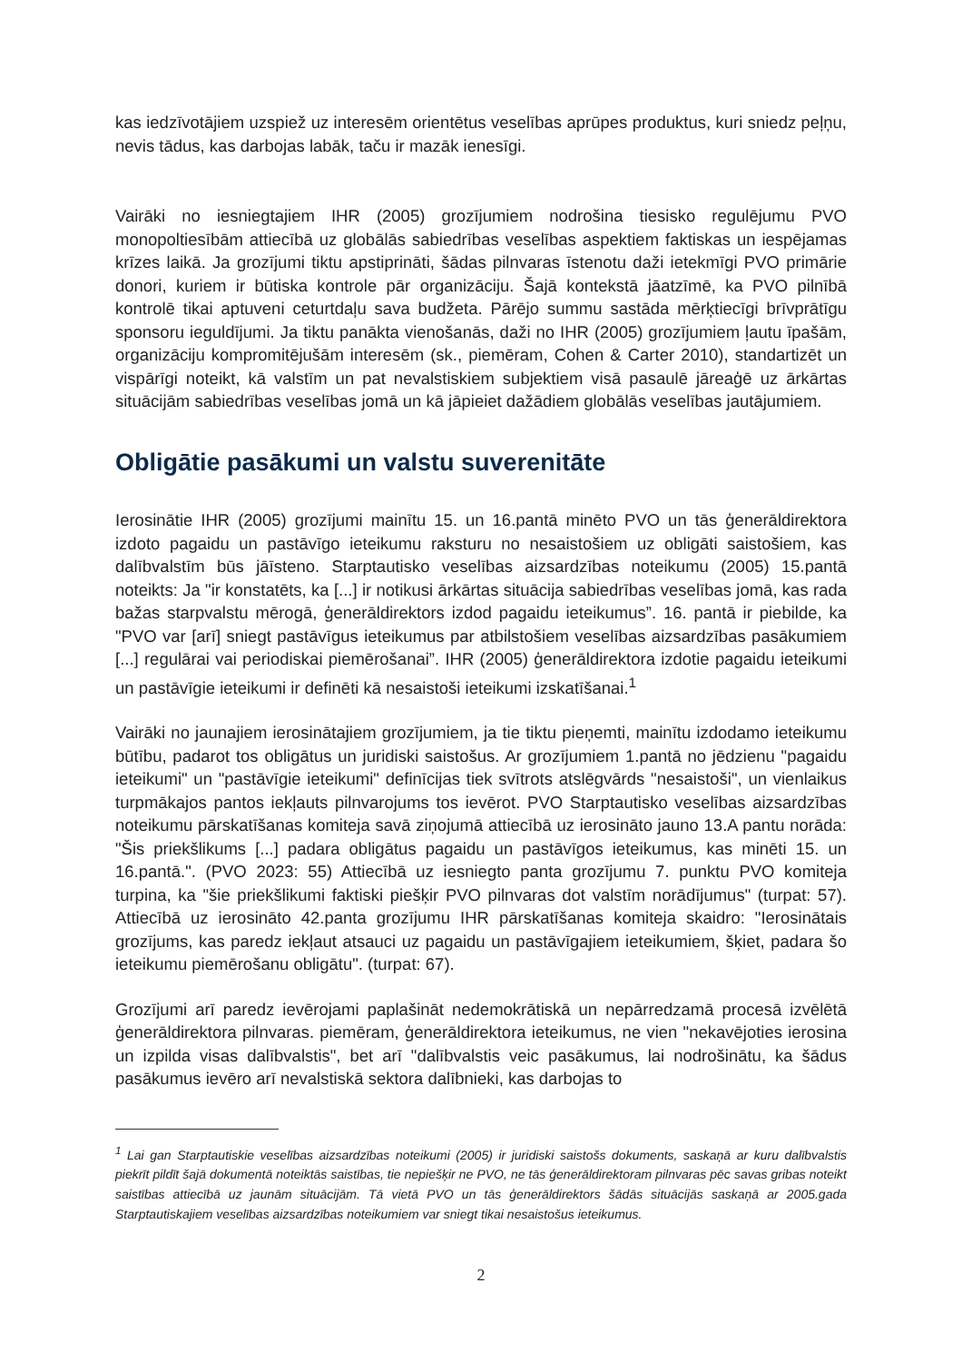kas iedzīvotājiem uzspiež uz interesēm orientētus veselības aprūpes produktus, kuri sniedz peļņu, nevis tādus, kas darbojas labāk, taču ir mazāk ienesīgi.
Vairāki no iesniegtajiem IHR (2005) grozījumiem nodrošina tiesisko regulējumu PVO monopoltiesībām attiecībā uz globālās sabiedrības veselības aspektiem faktiskas un iespējamas krīzes laikā. Ja grozījumi tiktu apstiprināti, šādas pilnvaras īstenotu daži ietekmīgi PVO primārie donori, kuriem ir būtiska kontrole pār organizāciju. Šajā kontekstā jāatzīmē, ka PVO pilnībā kontrolē tikai aptuveni ceturtdaļu sava budžeta. Pārējo summu sastāda mērķtiecīgi brīvprātīgu sponsoru ieguldījumi. Ja tiktu panākta vienošanās, daži no IHR (2005) grozījumiem ļautu īpašām, organizāciju kompromitējušām interesēm (sk., piemēram, Cohen & Carter 2010), standartizēt un vispārīgi noteikt, kā valstīm un pat nevalstiskiem subjektiem visā pasaulē jāreaģē uz ārkārtas situācijām sabiedrības veselības jomā un kā jāpieiet dažādiem globālās veselības jautājumiem.
Obligātie pasākumi un valstu suverenitāte
Ierosinātie IHR (2005) grozījumi mainītu 15. un 16.pantā minēto PVO un tās ģenerāldirektora izdoto pagaidu un pastāvīgo ieteikumu raksturu no nesaistošiem uz obligāti saistošiem, kas dalībvalstīm būs jāīsteno. Starptautisko veselības aizsardzības noteikumu (2005) 15.pantā noteikts: Ja "ir konstatēts, ka [...] ir notikusi ārkārtas situācija sabiedrības veselības jomā, kas rada bažas starpvalstu mērogā, ģenerāldirektors izdod pagaidu ieteikumus”. 16. pantā ir piebilde, ka "PVO var [arī] sniegt pastāvīgus ieteikumus par atbilstošiem veselības aizsardzības pasākumiem [...] regulārai vai periodiskai piemērošanai”. IHR (2005) ģenerāldirektora izdotie pagaidu ieteikumi un pastāvīgie ieteikumi ir definēti kā nesaistoši ieteikumi izskatīšanai.<sup>1</sup>
Vairāki no jaunajiem ierosinātajiem grozījumiem, ja tie tiktu pieņemti, mainītu izdodamo ieteikumu būtību, padarot tos obligātus un juridiski saistošus. Ar grozījumiem 1.pantā no jēdzienu "pagaidu ieteikumi" un "pastāvīgie ieteikumi" definīcijas tiek svītrots atslēgvārds "nesaistoši", un vienlaikus turpmākajos pantos iekļauts pilnvarojums tos ievērot. PVO Starptautisko veselības aizsardzības noteikumu pārskatīšanas komiteja savā ziņojumā attiecībā uz ierosināto jauno 13.A pantu norāda: "Šis priekšlikums [...] padara obligātus pagaidu un pastāvīgos ieteikumus, kas minēti 15. un 16.pantā.". (PVO 2023: 55) Attiecībā uz iesniegto panta grozījumu 7. punktu PVO komiteja turpina, ka "šie priekšlikumi faktiski piešķir PVO pilnvaras dot valstīm norādījumus" (turpat: 57). Attiecībā uz ierosināto 42.panta grozījumu IHR pārskatīšanas komiteja skaidro: "Ierosinātais grozījums, kas paredz iekļaut atsauci uz pagaidu un pastāvīgajiem ieteikumiem, šķiet, padara šo ieteikumu piemērošanu obligātu". (turpat: 67).
Grozījumi arī paredz ievērojami paplašināt nedemokrātiskā un nepārredzamā procesā izvēlētā ģenerāldirektora pilnvaras. piemēram, ģenerāldirektora ieteikumus, ne vien "nekavējoties ierosina un izpilda visas dalībvalstis", bet arī "dalībvalstis veic pasākumus, lai nodrošinātu, ka šādus pasākumus ievēro arī nevalstiskā sektora dalībnieki, kas darbojas to
<sup>1</sup> Lai gan Starptautiskie veselības aizsardzības noteikumi (2005) ir juridiski saistošs dokuments, saskaņā ar kuru dalībvalstis piekrīt pildīt šajā dokumentā noteiktās saistības, tie nepiešķir ne PVO, ne tās ģenerāldirektoram pilnvaras pēc savas gribas noteikt saistības attiecībā uz jaunām situācijām. Tā vietā PVO un tās ģenerāldirektors šādās situācijās saskaņā ar 2005.gada Starptautiskajiem veselības aizsardzības noteikumiem var sniegt tikai nesaistošus ieteikumus.
2